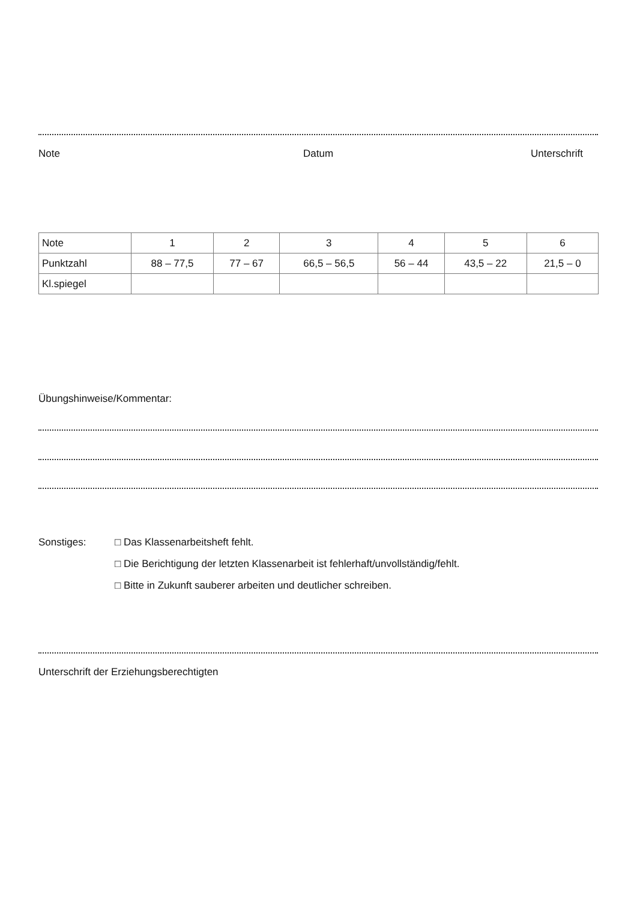Note Datum Unterschrift
| Note | 1 | 2 | 3 | 4 | 5 | 6 |
| --- | --- | --- | --- | --- | --- | --- |
| Punktzahl | 88 – 77,5 | 77 – 67 | 66,5 – 56,5 | 56 – 44 | 43,5 – 22 | 21,5 – 0 |
| Kl.spiegel | | | | | | |
Übungshinweise/Kommentar:
Sonstiges:
□ Das Klassenarbeitsheft fehlt.
□ Die Berichtigung der letzten Klassenarbeit ist fehlerhaft/unvollständig/fehlt.
□ Bitte in Zukunft sauberer arbeiten und deutlicher schreiben.
Unterschrift der Erziehungsberechtigten